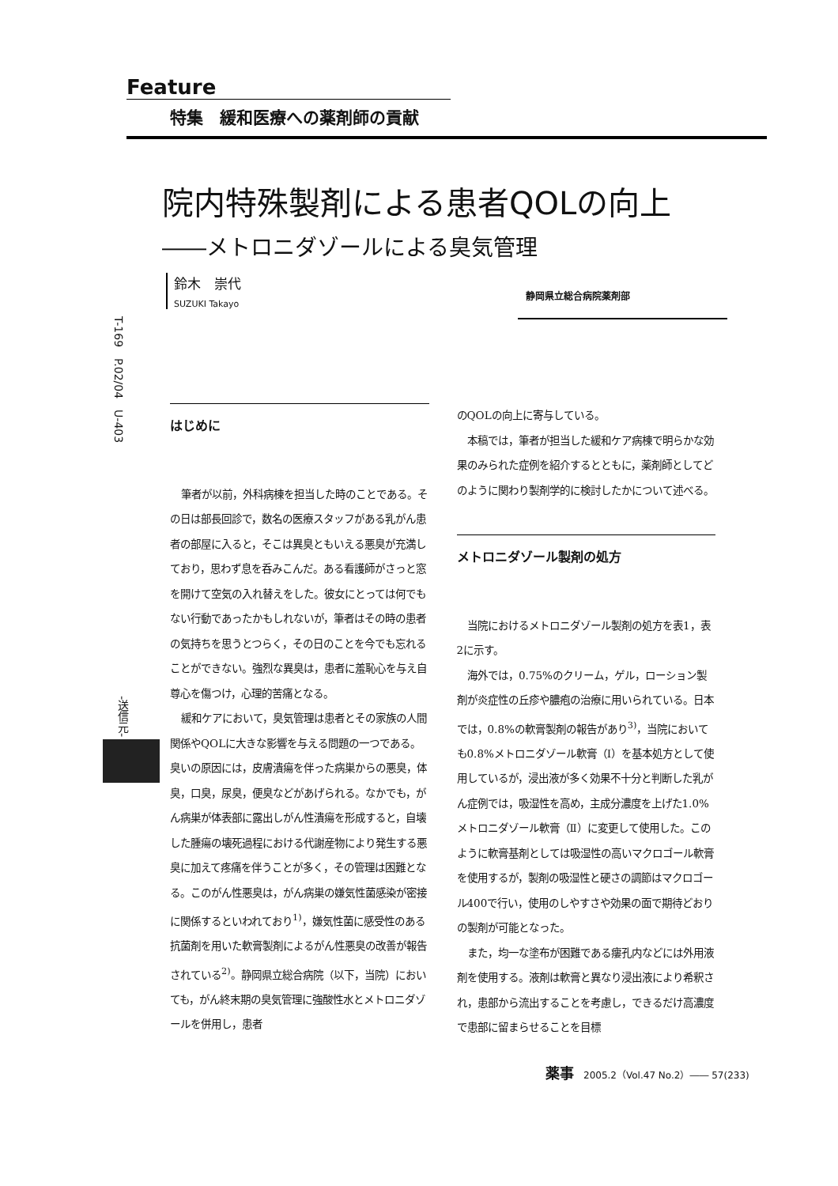Feature
特集　緩和医療への薬剤師の貢献
T-169　P.02/04　U-403
-送信元-
院内特殊製剤による患者QOLの向上
――メトロニダゾールによる臭気管理
鈴木　崇代
SUZUKI Takayo
静岡県立総合病院薬剤部
はじめに
筆者が以前，外科病棟を担当した時のことである。その日は部長回診で，数名の医療スタッフがある乳がん患者の部屋に入ると，そこは異臭ともいえる悪臭が充満しており，思わず息を呑みこんだ。ある看護師がさっと窓を開けて空気の入れ替えをした。彼女にとっては何でもない行動であったかもしれないが，筆者はその時の患者の気持ちを思うとつらく，その日のことを今でも忘れることができない。強烈な異臭は，患者に羞恥心を与え自尊心を傷つけ，心理的苦痛となる。
緩和ケアにおいて，臭気管理は患者とその家族の人間関係やQOLに大きな影響を与える問題の一つである。臭いの原因には，皮膚潰瘍を伴った病巣からの悪臭，体臭，口臭，尿臭，便臭などがあげられる。なかでも，がん病巣が体表部に露出しがん性潰瘍を形成すると，自壊した腫瘍の壊死過程における代謝産物により発生する悪臭に加えて疼痛を伴うことが多く，その管理は困難となる。このがん性悪臭は，がん病巣の嫌気性菌感染が密接に関係するといわれており<sup>1)</sup>，嫌気性菌に感受性のある抗菌剤を用いた軟膏製剤によるがん性悪臭の改善が報告されている<sup>2)</sup>。静岡県立総合病院（以下，当院）においても，がん終末期の臭気管理に強酸性水とメトロニダゾールを併用し，患者
のQOLの向上に寄与している。
本稿では，筆者が担当した緩和ケア病棟で明らかな効果のみられた症例を紹介するとともに，薬剤師としてどのように関わり製剤学的に検討したかについて述べる。
メトロニダゾール製剤の処方
当院におけるメトロニダゾール製剤の処方を表1，表2に示す。
海外では，0.75%のクリーム，ゲル，ローション製剤が炎症性の丘疹や膿疱の治療に用いられている。日本では，0.8%の軟膏製剤の報告があり<sup>3)</sup>，当院においても0.8%メトロニダゾール軟膏（Ⅰ）を基本処方として使用しているが，浸出液が多く効果不十分と判断した乳がん症例では，吸湿性を高め，主成分濃度を上げた1.0%メトロニダゾール軟膏（Ⅱ）に変更して使用した。このように軟膏基剤としては吸湿性の高いマクロゴール軟膏を使用するが，製剤の吸湿性と硬さの調節はマクロゴール400で行い，使用のしやすさや効果の面で期待どおりの製剤が可能となった。
また，均一な塗布が困難である瘻孔内などには外用液剤を使用する。液剤は軟膏と異なり浸出液により希釈され，患部から流出することを考慮し，できるだけ高濃度で患部に留まらせることを目標
薬事　2005.2（Vol.47 No.2）―― 57(233)